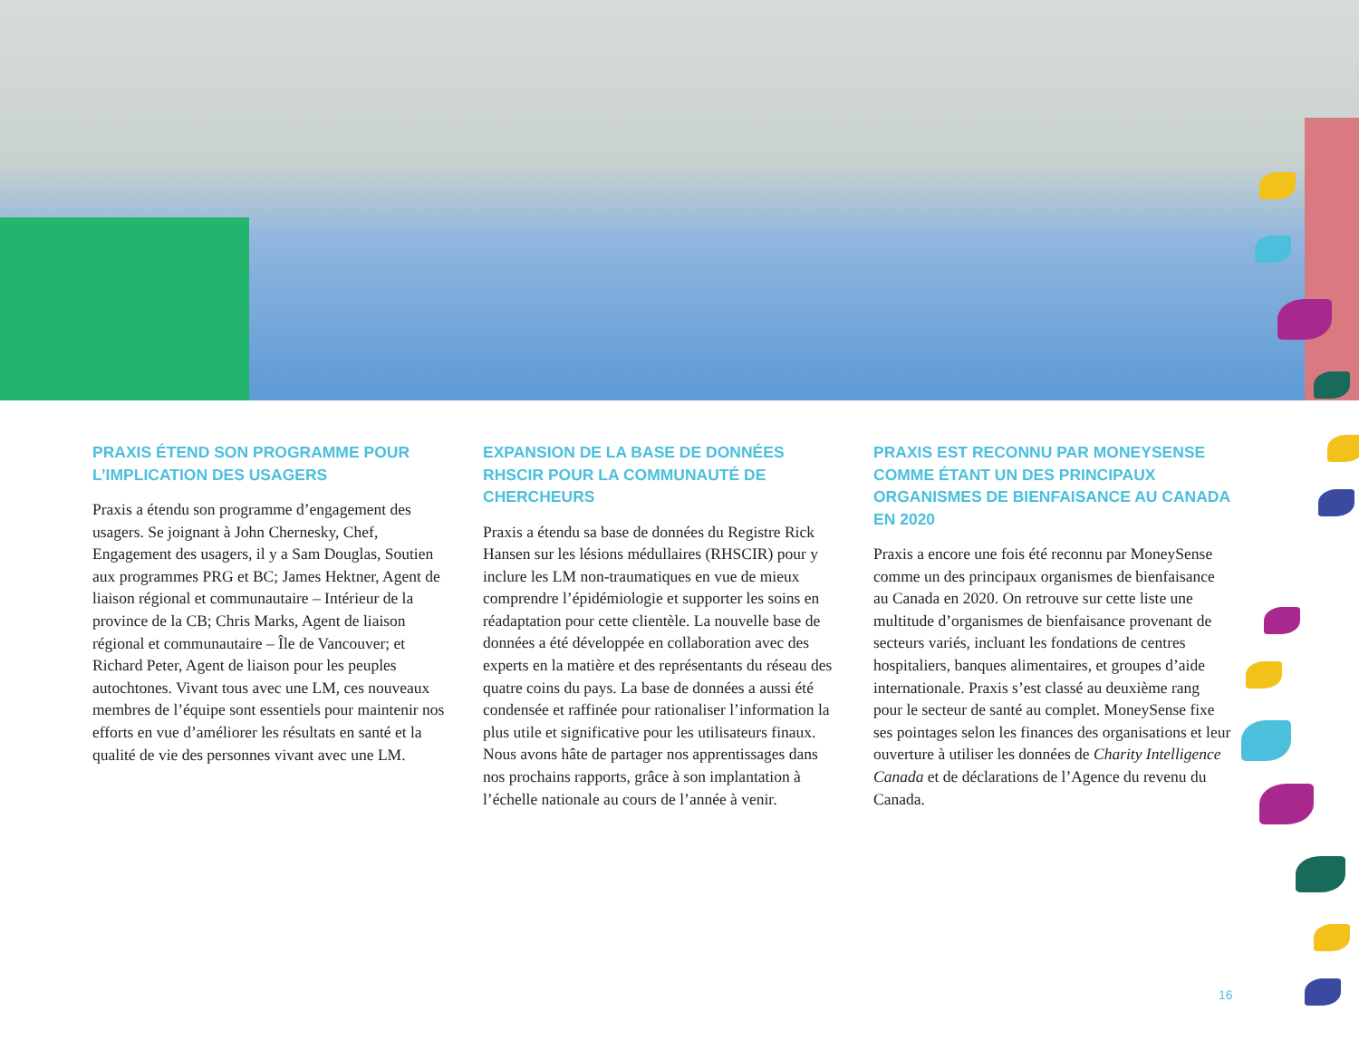PRAXIS ÉTEND SON PROGRAMME POUR L’IMPLICATION DES USAGERS
Praxis a étendu son programme d’engagement des usagers. Se joignant à John Chernesky, Chef, Engagement des usagers, il y a Sam Douglas, Soutien aux programmes PRG et BC; James Hektner, Agent de liaison régional et communautaire – Intérieur de la province de la CB; Chris Marks, Agent de liaison régional et communautaire – Île de Vancouver; et Richard Peter, Agent de liaison pour les peuples autochtones. Vivant tous avec une LM, ces nouveaux membres de l’équipe sont essentiels pour maintenir nos efforts en vue d’améliorer les résultats en santé et la qualité de vie des personnes vivant avec une LM.
EXPANSION DE LA BASE DE DONNÉES RHSCIR POUR LA COMMUNAUTÉ DE CHERCHEURS
Praxis a étendu sa base de données du Registre Rick Hansen sur les lésions médullaires (RHSCIR) pour y inclure les LM non-traumatiques en vue de mieux comprendre l’épidémiologie et supporter les soins en réadaptation pour cette clientèle. La nouvelle base de données a été développée en collaboration avec des experts en la matière et des représentants du réseau des quatre coins du pays. La base de données a aussi été condensée et raffinée pour rationaliser l’information la plus utile et significative pour les utilisateurs finaux. Nous avons hâte de partager nos apprentissages dans nos prochains rapports, grâce à son implantation à l’échelle nationale au cours de l’année à venir.
PRAXIS EST RECONNU PAR MONEYSENSE COMME ÉTANT UN DES PRINCIPAUX ORGANISMES DE BIENFAISANCE AU CANADA EN 2020
Praxis a encore une fois été reconnu par MoneySense comme un des principaux organismes de bienfaisance au Canada en 2020. On retrouve sur cette liste une multitude d’organismes de bienfaisance provenant de secteurs variés, incluant les fondations de centres hospitaliers, banques alimentaires, et groupes d’aide internationale. Praxis s’est classé au deuxième rang pour le secteur de santé au complet. MoneySense fixe ses pointages selon les finances des organisations et leur ouverture à utiliser les données de Charity Intelligence Canada et de déclarations de l’Agence du revenu du Canada.
16